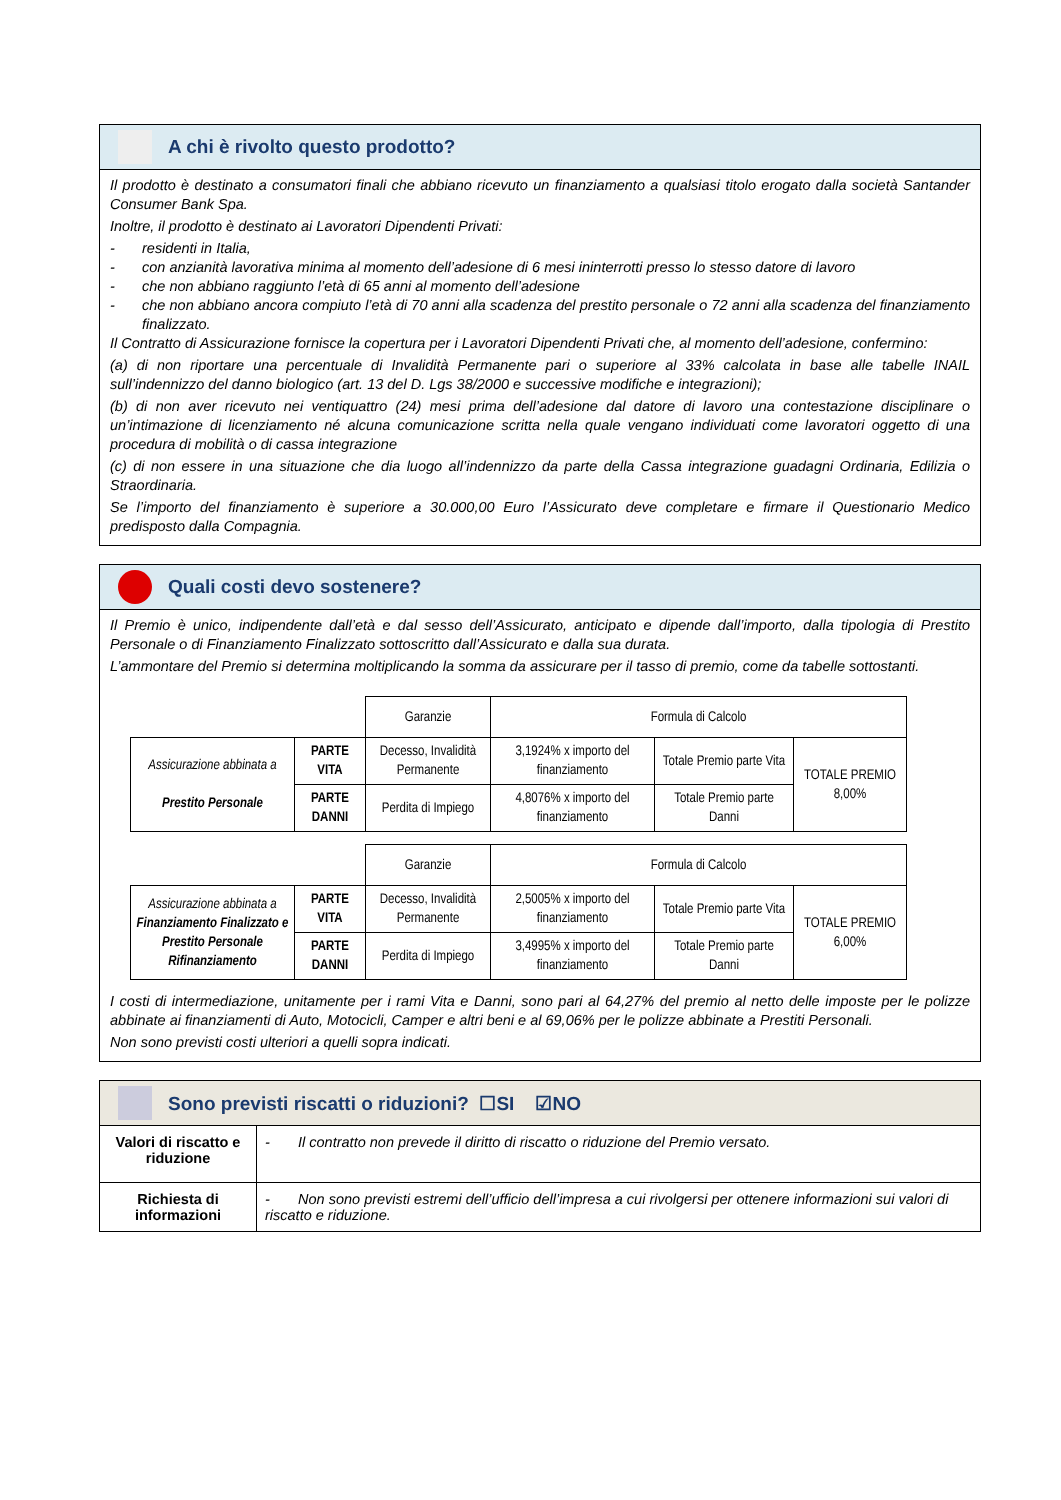A chi è rivolto questo prodotto?
Il prodotto è destinato a consumatori finali che abbiano ricevuto un finanziamento a qualsiasi titolo erogato dalla società Santander Consumer Bank Spa.
Inoltre, il prodotto è destinato ai Lavoratori Dipendenti Privati:
- residenti in Italia,
- con anzianità lavorativa minima al momento dell’adesione di 6 mesi ininterrotti presso lo stesso datore di lavoro
- che non abbiano raggiunto l’età di 65 anni al momento dell’adesione
- che non abbiano ancora compiuto l’età di 70 anni alla scadenza del prestito personale o 72 anni alla scadenza del finanziamento finalizzato.
Il Contratto di Assicurazione fornisce la copertura per i Lavoratori Dipendenti Privati che, al momento dell’adesione, confermino:
(a) di non riportare una percentuale di Invalidità Permanente pari o superiore al 33% calcolata in base alle tabelle INAIL sull’indennizzo del danno biologico (art. 13 del D. Lgs 38/2000 e successive modifiche e integrazioni);
(b) di non aver ricevuto nei ventiquattro (24) mesi prima dell’adesione dal datore di lavoro una contestazione disciplinare o un’intimazione di licenziamento né alcuna comunicazione scritta nella quale vengano individuati come lavoratori oggetto di una procedura di mobilità o di cassa integrazione
(c) di non essere in una situazione che dia luogo all’indennizzo da parte della Cassa integrazione guadagni Ordinaria, Edilizia o Straordinaria.
Se l’importo del finanziamento è superiore a 30.000,00 Euro l’Assicurato deve completare e firmare il Questionario Medico predisposto dalla Compagnia.
Quali costi devo sostenere?
Il Premio è unico, indipendente dall’età e dal sesso dell’Assicurato, anticipato e dipende dall’importo, dalla tipologia di Prestito Personale o di Finanziamento Finalizzato sottoscritto dall’Assicurato e dalla sua durata.
L’ammontare del Premio si determina moltiplicando la somma da assicurare per il tasso di premio, come da tabelle sottostanti.
| | | Garanzie | Formula di Calcolo | | |
| Assicurazione abbinata a Prestito Personale | PARTE VITA | Decesso, Invalidità Permanente | 3,1924% x importo del finanziamento | Totale Premio parte Vita | TOTALE PREMIO 8,00% |
| | PARTE DANNI | Perdita di Impiego | 4,8076% x importo del finanziamento | Totale Premio parte Danni | |
| | | Garanzie | Formula di Calcolo | | |
| Assicurazione abbinata a Finanziamento Finalizzato e Prestito Personale Rifinanziamento | PARTE VITA | Decesso, Invalidità Permanente | 2,5005% x importo del finanziamento | Totale Premio parte Vita | TOTALE PREMIO 6,00% |
| | PARTE DANNI | Perdita di Impiego | 3,4995% x importo del finanziamento | Totale Premio parte Danni | |
I costi di intermediazione, unitamente per i rami Vita e Danni, sono pari al 64,27% del premio al netto delle imposte per le polizze abbinate ai finanziamenti di Auto, Motocicli, Camper e altri beni e al 69,06% per le polizze abbinate a Prestiti Personali.
Non sono previsti costi ulteriori a quelli sopra indicati.
Sono previsti riscatti o riduzioni? ☐SI ☑NO
| Valori di riscatto e riduzione | - Il contratto non prevede il diritto di riscatto o riduzione del Premio versato. |
| Richiesta di informazioni | - Non sono previsti estremi dell’ufficio dell’impresa a cui rivolgersi per ottenere informazioni sui valori di riscatto e riduzione. |